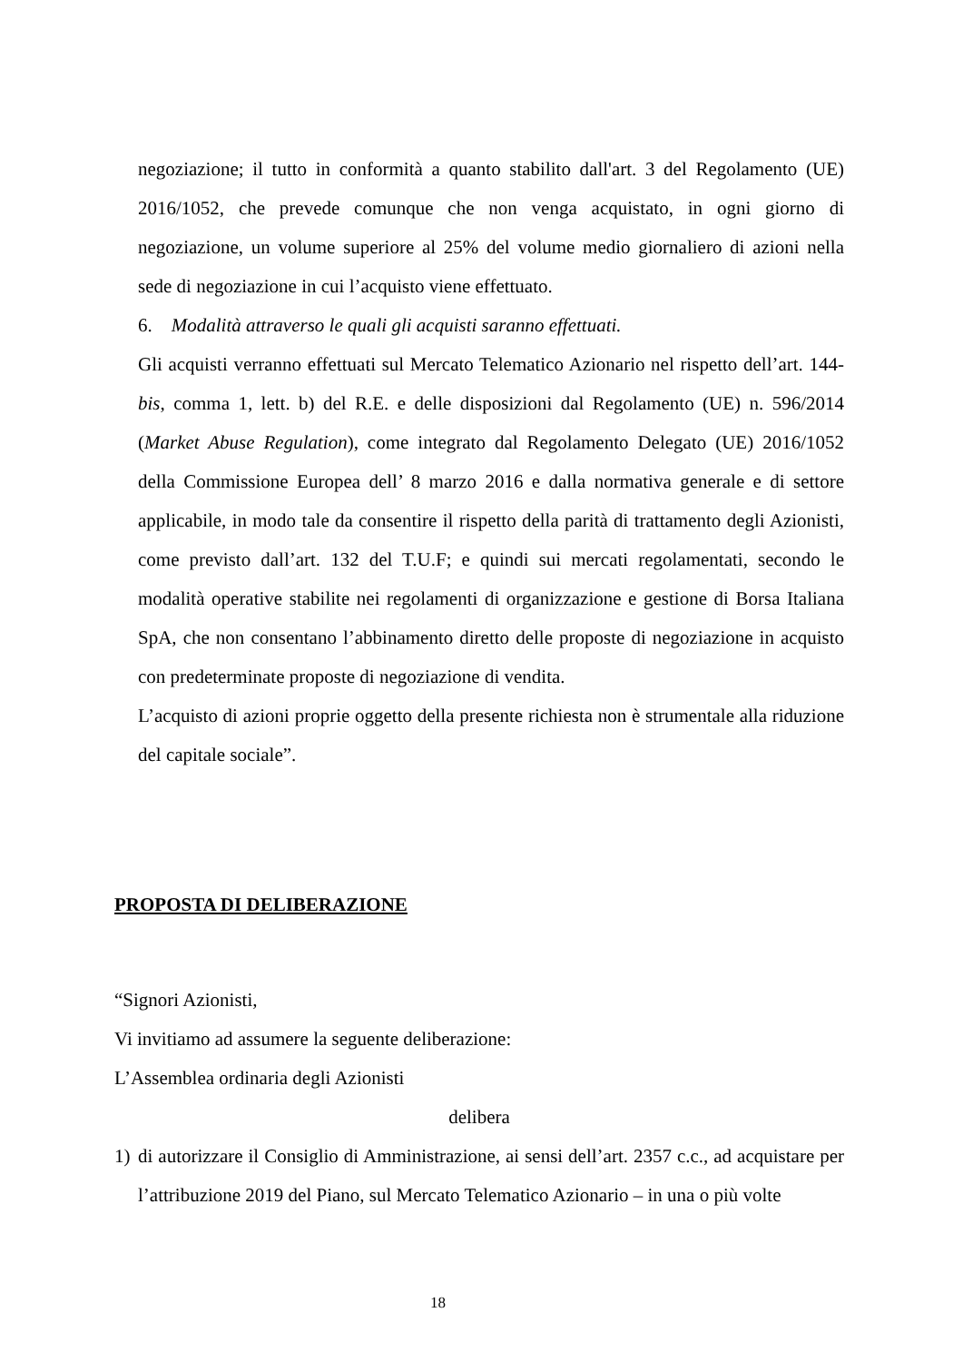negoziazione; il tutto in conformità a quanto stabilito dall'art. 3 del Regolamento (UE) 2016/1052, che prevede comunque che non venga acquistato, in ogni giorno di negoziazione, un volume superiore al 25% del volume medio giornaliero di azioni nella sede di negoziazione in cui l’acquisto viene effettuato.
6. Modalità attraverso le quali gli acquisti saranno effettuati.
Gli acquisti verranno effettuati sul Mercato Telematico Azionario nel rispetto dell’art. 144-bis, comma 1, lett. b) del R.E. e delle disposizioni dal Regolamento (UE) n. 596/2014 (Market Abuse Regulation), come integrato dal Regolamento Delegato (UE) 2016/1052 della Commissione Europea dell’ 8 marzo 2016 e dalla normativa generale e di settore applicabile, in modo tale da consentire il rispetto della parità di trattamento degli Azionisti, come previsto dall’art. 132 del T.U.F; e quindi sui mercati regolamentati, secondo le modalità operative stabilite nei regolamenti di organizzazione e gestione di Borsa Italiana SpA, che non consentano l’abbinamento diretto delle proposte di negoziazione in acquisto con predeterminate proposte di negoziazione di vendita.
L’acquisto di azioni proprie oggetto della presente richiesta non è strumentale alla riduzione del capitale sociale”.
PROPOSTA DI DELIBERAZIONE
“Signori Azionisti,
Vi invitiamo ad assumere la seguente deliberazione:
L’Assemblea ordinaria degli Azionisti
delibera
1) di autorizzare il Consiglio di Amministrazione, ai sensi dell’art. 2357 c.c., ad acquistare per l’attribuzione 2019 del Piano, sul Mercato Telematico Azionario – in una o più volte
18